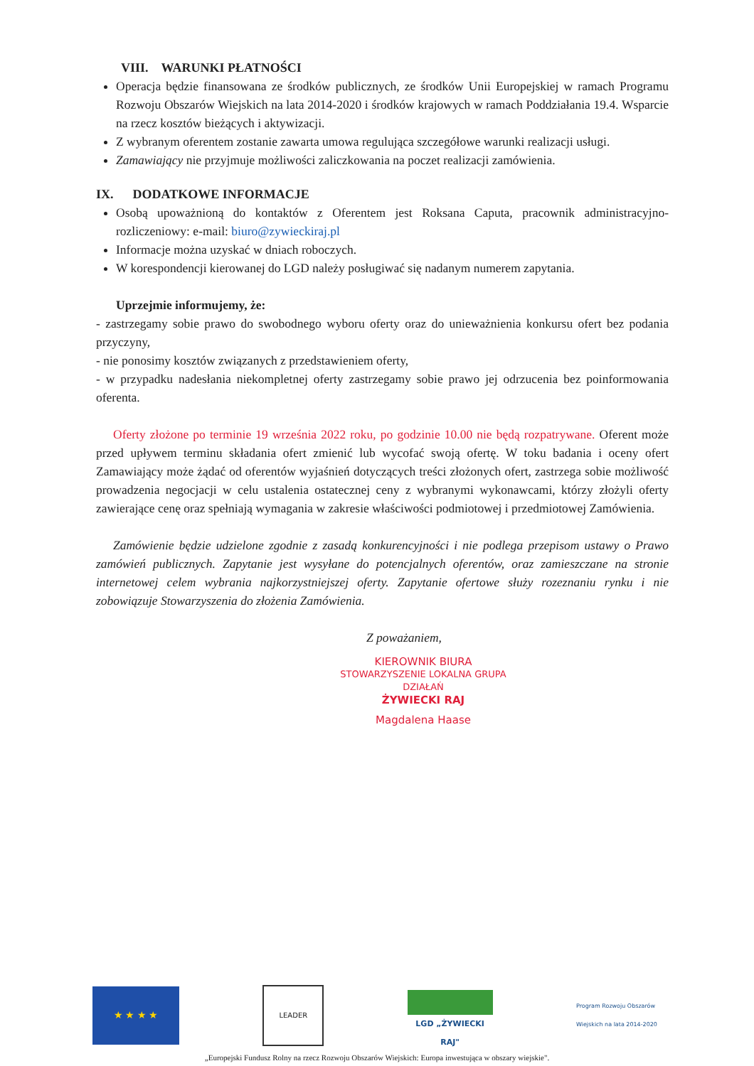VIII. WARUNKI PŁATNOŚCI
Operacja będzie finansowana ze środków publicznych, ze środków Unii Europejskiej w ramach Programu Rozwoju Obszarów Wiejskich na lata 2014-2020 i środków krajowych w ramach Poddziałania 19.4. Wsparcie na rzecz kosztów bieżących i aktywizacji.
Z wybranym oferentem zostanie zawarta umowa regulująca szczegółowe warunki realizacji usługi.
Zamawiający nie przyjmuje możliwości zaliczkowania na poczet realizacji zamówienia.
IX. DODATKOWE INFORMACJE
Osobą upoważnioną do kontaktów z Oferentem jest Roksana Caputa, pracownik administracyjno-rozliczeniowy: e-mail: biuro@zywieckiraj.pl
Informacje można uzyskać w dniach roboczych.
W korespondencji kierowanej do LGD należy posługiwać się nadanym numerem zapytania.
Uprzejmie informujemy, że:
- zastrzegamy sobie prawo do swobodnego wyboru oferty oraz do unieważnienia konkursu ofert bez podania przyczyny,
- nie ponosimy kosztów związanych z przedstawieniem oferty,
- w przypadku nadesłania niekompletnej oferty zastrzegamy sobie prawo jej odrzucenia bez poinformowania oferenta.
Oferty złożone po terminie 19 września 2022 roku, po godzinie 10.00 nie będą rozpatrywane. Oferent może przed upływem terminu składania ofert zmienić lub wycofać swoją ofertę. W toku badania i oceny ofert Zamawiający może żądać od oferentów wyjaśnień dotyczących treści złożonych ofert, zastrzega sobie możliwość prowadzenia negocjacji w celu ustalenia ostatecznej ceny z wybranymi wykonawcami, którzy złożyli oferty zawierające cenę oraz spełniają wymagania w zakresie właściwości podmiotowej i przedmiotowej Zamówienia.
Zamówienie będzie udzielone zgodnie z zasadą konkurencyjności i nie podlega przepisom ustawy o Prawo zamówień publicznych. Zapytanie jest wysyłane do potencjalnych oferentów, oraz zamieszczane na stronie internetowej celem wybrania najkorzystniejszej oferty. Zapytanie ofertowe służy rozeznaniu rynku i nie zobowiązuje Stowarzyszenia do złożenia Zamówienia.
Z poważaniem,
KIEROWNIK BIURA
STOWARZYSZENIE LOKALNA GRUPA DZIAŁAŃ
ŻYWIECKI RAJ
Magdalena Haase
★ ★ ★ ★
LEADER
LGD „ŻYWIECKI RAJ"
Program Rozwoju Obszarów Wiejskich na lata 2014-2020
„Europejski Fundusz Rolny na rzecz Rozwoju Obszarów Wiejskich: Europa inwestująca w obszary wiejskie".